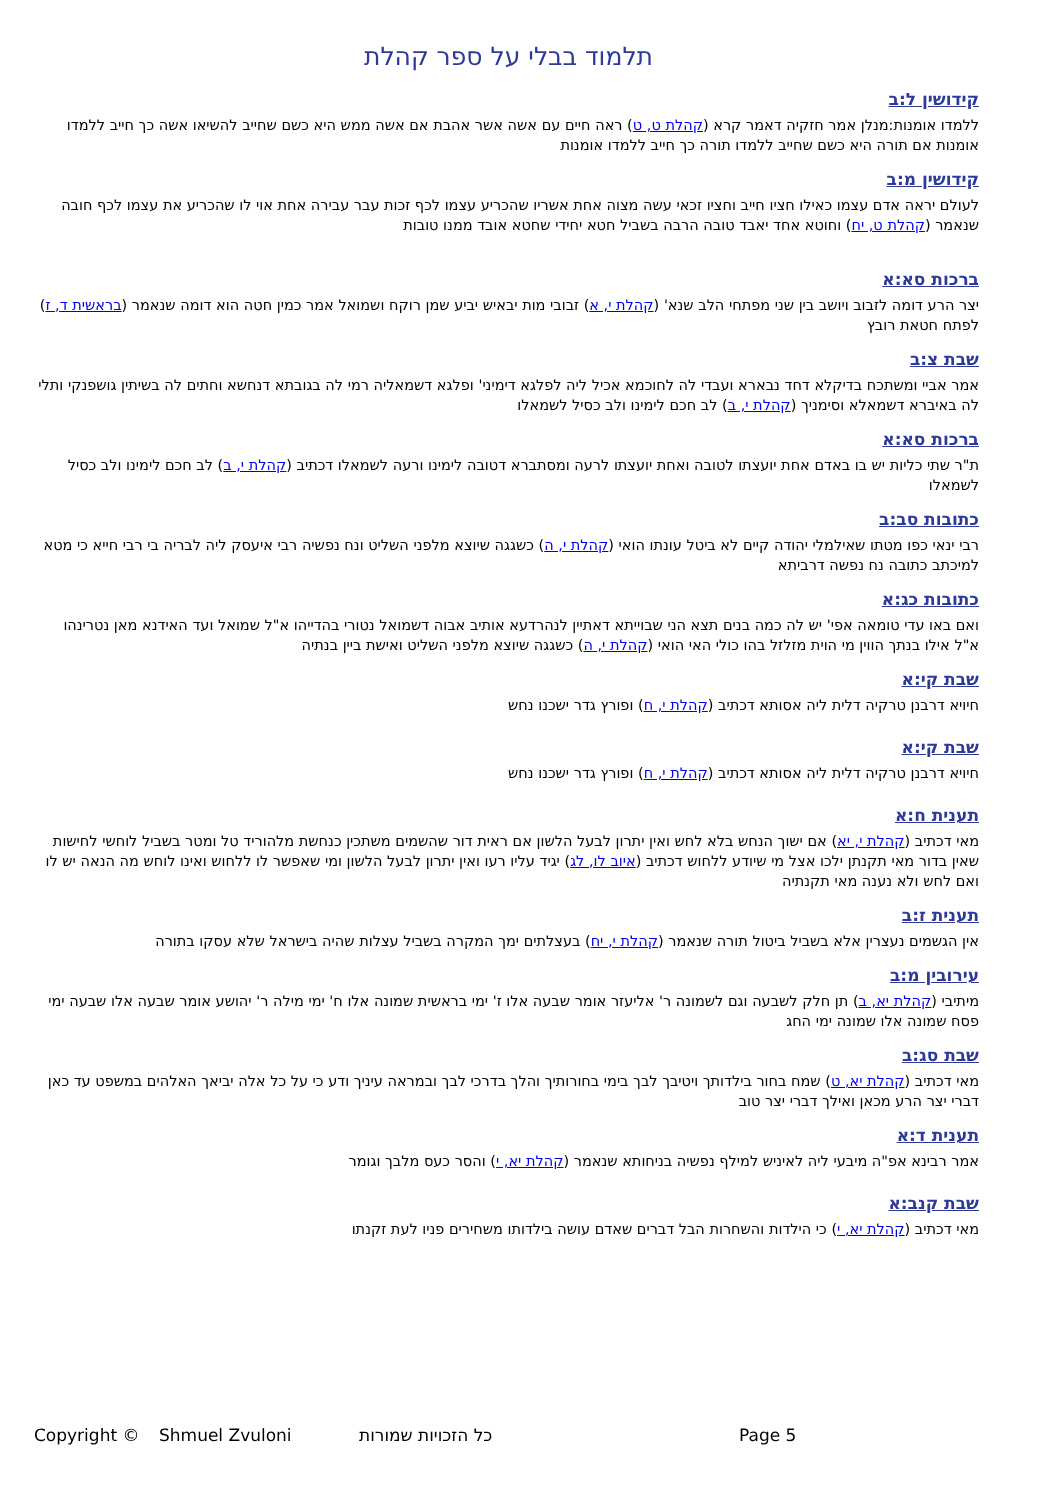תלמוד בבלי על ספר קהלת
קידושין ל:ב
ללמדו אומנות:מנלן אמר חזקיה דאמר קרא (קהלת ט, ט) ראה חיים עם אשה אשר אהבת אם אשה ממש היא כשם שחייב להשיאו אשה כך חייב ללמדו אומנות אם תורה היא כשם שחייב ללמדו תורה כך חייב ללמדו אומנות
קידושין מ:ב
לעולם יראה אדם עצמו כאילו חציו חייב וחציו זכאי עשה מצוה אחת אשריו שהכריע עצמו לכף זכות עבר עבירה אחת אוי לו שהכריע את עצמו לכף חובה שנאמר (קהלת ט, יח) וחוטא אחד יאבד טובה הרבה בשביל חטא יחידי שחטא אובד ממנו טובות
ברכות סא:א
יצר הרע דומה לזבוב ויושב בין שני מפתחי הלב שנא' (קהלת י, א) זבובי מות יבאיש יביע שמן רוקח ושמואל אמר כמין חטה הוא דומה שנאמר (בראשית ד, ז) לפתח חטאת רובץ
שבת צ:ב
אמר אביי ומשתכח בדיקלא דחד נבארא ועבדי לה לחוכמא אכיל ליה לפלגא דימיני' ופלגא דשמאליה רמי לה בגובתא דנחשא וחתים לה בשיתין גושפנקי ותלי לה באיברא דשמאלא וסימניך (קהלת י, ב) לב חכם לימינו ולב כסיל לשמאלו
ברכות סא:א
ת"ר שתי כליות יש בו באדם אחת יועצתו לטובה ואחת יועצתו לרעה ומסתברא דטובה לימינו ורעה לשמאלו דכתיב (קהלת י, ב) לב חכם לימינו ולב כסיל לשמאלו
כתובות סב:ב
רבי ינאי כפו מטתו שאילמלי יהודה קיים לא ביטל עונתו הואי (קהלת י, ה) כשגגה שיוצא מלפני השליט ונח נפשיה רבי איעסק ליה לבריה בי רבי חייא כי מטא למיכתב כתובה נח נפשה דרביתא
כתובות כג:א
ואם באו עדי טומאה אפי' יש לה כמה בנים תצא הני שבוייתא דאתיין לנהרדעא אותיב אבוה דשמואל נטורי בהדייהו א"ל שמואל ועד האידנא מאן נטרינהו א"ל אילו בנתך הווין מי הוית מזלזל בהו כולי האי הואי (קהלת י, ה) כשגגה שיוצא מלפני השליט ואישת ביין בנתיה
שבת קי:א
חיויא דרבנן טרקיה דלית ליה אסותא דכתיב (קהלת י, ח) ופורץ גדר ישכנו נחש
שבת קי:א
חיויא דרבנן טרקיה דלית ליה אסותא דכתיב (קהלת י, ח) ופורץ גדר ישכנו נחש
תענית ח:א
מאי דכתיב (קהלת י, יא) אם ישוך הנחש בלא לחש ואין יתרון לבעל הלשון אם ראית דור שהשמים משתכין כנחשת מלהוריד טל ומטר בשביל לוחשי לחישות שאין בדור מאי תקנתן ילכו אצל מי שיודע ללחוש דכתיב (איוב לו, לג) יגיד עליו רעו ואין יתרון לבעל הלשון ומי שאפשר לו ללחוש ואינו לוחש מה הנאה יש לו ואם לחש ולא נענה מאי תקנתיה
תענית ז:ב
אין הגשמים נעצרין אלא בשביל ביטול תורה שנאמר (קהלת י, יח) בעצלתים ימך המקרה בשביל עצלות שהיה בישראל שלא עסקו בתורה
עירובין מ:ב
מיתיבי (קהלת יא, ב) תן חלק לשבעה וגם לשמונה ר' אליעזר אומר שבעה אלו ז' ימי בראשית שמונה אלו ח' ימי מילה ר' יהושע אומר שבעה אלו שבעה ימי פסח שמונה אלו שמונה ימי החג
שבת סג:ב
מאי דכתיב (קהלת יא, ט) שמח בחור בילדותך ויטיבך לבך בימי בחורותיך והלך בדרכי לבך ובמראה עיניך ודע כי על כל אלה יביאך האלהים במשפט עד כאן דברי יצר הרע מכאן ואילך דברי יצר טוב
תענית ד:א
אמר רבינא אפ"ה מיבעי ליה לאיניש למילף נפשיה בניחותא שנאמר (קהלת יא, י) והסר כעס מלבך וגומר
שבת קנב:א
מאי דכתיב (קהלת יא, י) כי הילדות והשחרות הבל דברים שאדם עושה בילדותו משחירים פניו לעת זקנתו
Copyright © Shmuel Zvuloni כל הזכויות שמורות Page 5